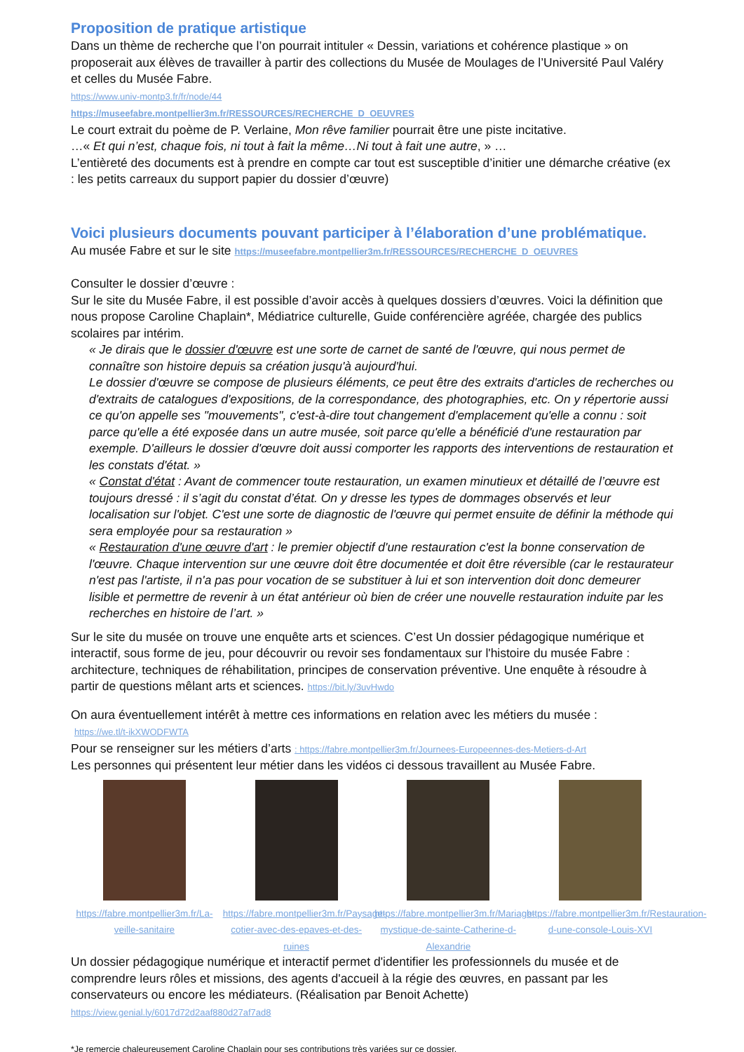Proposition de pratique artistique
Dans un thème de recherche que l’on pourrait intituler « Dessin, variations et cohérence plastique » on proposerait aux élèves de travailler à partir des collections du Musée de Moulages de l’Université Paul Valéry et celles du Musée Fabre.
https://www.univ-montp3.fr/fr/node/44
https://museefabre.montpellier3m.fr/RESSOURCES/RECHERCHE_D_OEUVRES
Le court extrait du poème de P. Verlaine, Mon rêve familier pourrait être une piste incitative.
…« Et qui n’est, chaque fois, ni tout à fait la même…Ni tout à fait une autre, » …
L’entièreté des documents est à prendre en compte car tout est susceptible d’initier une démarche créative (ex : les petits carreaux du support papier du dossier d’œuvre)
Voici plusieurs documents pouvant participer à l’élaboration d’une problématique.
Au musée Fabre et sur le site https://museefabre.montpellier3m.fr/RESSOURCES/RECHERCHE_D_OEUVRES
Consulter le dossier d’œuvre :
Sur le site du Musée Fabre, il est possible d’avoir accès à quelques dossiers d’œuvres. Voici la définition que nous propose Caroline Chaplain*, Médiatrice culturelle, Guide conférencière agréée, chargée des publics scolaires par intérim.
« Je dirais que le dossier d'œuvre est une sorte de carnet de santé de l'œuvre, qui nous permet de connaître son histoire depuis sa création jusqu'à aujourd'hui.
Le dossier d'œuvre se compose de plusieurs éléments, ce peut être des extraits d'articles de recherches ou d'extraits de catalogues d'expositions, de la correspondance, des photographies, etc. On y répertorie aussi ce qu'on appelle ses "mouvements", c'est-à-dire tout changement d'emplacement qu'elle a connu : soit parce qu'elle a été exposée dans un autre musée, soit parce qu'elle a bénéficié d'une restauration par exemple. D'ailleurs le dossier d'œuvre doit aussi comporter les rapports des interventions de restauration et les constats d'état. »
« Constat d'état : Avant de commencer toute restauration, un examen minutieux et détaillé de l’œuvre est toujours dressé : il s’agit du constat d’état. On y dresse les types de dommages observés et leur localisation sur l'objet. C'est une sorte de diagnostic de l'œuvre qui permet ensuite de définir la méthode qui sera employée pour sa restauration »
« Restauration d'une œuvre d'art : le premier objectif d'une restauration c'est la bonne conservation de l'œuvre. Chaque intervention sur une œuvre doit être documentée et doit être réversible (car le restaurateur n'est pas l'artiste, il n'a pas pour vocation de se substituer à lui et son intervention doit donc demeurer lisible et permettre de revenir à un état antérieur où bien de créer une nouvelle restauration induite par les recherches en histoire de l’art. »
Sur le site du musée on trouve une enquête arts et sciences. C’est Un dossier pédagogique numérique et interactif, sous forme de jeu, pour découvrir ou revoir ses fondamentaux sur l'histoire du musée Fabre : architecture, techniques de réhabilitation, principes de conservation préventive. Une enquête à résoudre à partir de questions mêlant arts et sciences. https://bit.ly/3uvHwdo
On aura éventuellement intérêt à mettre ces informations en relation avec les métiers du musée :
https://we.tl/t-ikXWODFWTA
Pour se renseigner sur les métiers d’arts : https://fabre.montpellier3m.fr/Journees-Europeennes-des-Metiers-d-Art
Les personnes qui présentent leur métier dans les vidéos ci dessous travaillent au Musée Fabre.
https://fabre.montpellier3m.fr/La-veille-sanitaire
https://fabre.montpellier3m.fr/Paysage-cotier-avec-des-epaves-et-des-ruines
https://fabre.montpellier3m.fr/Mariage-mystique-de-sainte-Catherine-d-Alexandrie
https://fabre.montpellier3m.fr/Restauration-d-une-console-Louis-XVI
Un dossier pédagogique numérique et interactif permet d'identifier les professionnels du musée et de comprendre leurs rôles et missions, des agents d'accueil à la régie des œuvres, en passant par les conservateurs ou encore les médiateurs. (Réalisation par Benoit Achette)
https://view.genial.ly/6017d72d2aaf880d27af7ad8
*Je remercie chaleureusement Caroline Chaplain pour ses contributions très variées sur ce dossier.